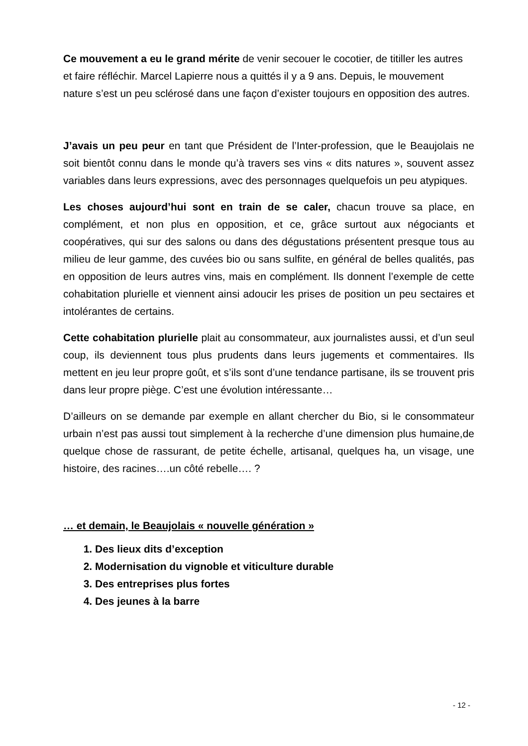Ce mouvement a eu le grand mérite de venir secouer le cocotier, de titiller les autres et faire réfléchir. Marcel Lapierre nous a quittés il y a 9 ans. Depuis, le mouvement nature s’est un peu sclérosé dans une façon d’exister toujours en opposition des autres.
J’avais un peu peur en tant que Président de l’Inter-profession, que le Beaujolais ne soit bientôt connu dans le monde qu’à travers ses vins « dits natures », souvent assez variables dans leurs expressions, avec des personnages quelquefois un peu atypiques.
Les choses aujourd’hui sont en train de se caler, chacun trouve sa place, en complément, et non plus en opposition, et ce, grâce surtout aux négociants et coopératives, qui sur des salons ou dans des dégustations présentent presque tous au milieu de leur gamme, des cuvées bio ou sans sulfite, en général de belles qualités, pas en opposition de leurs autres vins, mais en complément. Ils donnent l’exemple de cette cohabitation plurielle et viennent ainsi adoucir les prises de position un peu sectaires et intolérantes de certains.
Cette cohabitation plurielle plait au consommateur, aux journalistes aussi, et d’un seul coup, ils deviennent tous plus prudents dans leurs jugements et commentaires. Ils mettent en jeu leur propre goût, et s’ils sont d’une tendance partisane, ils se trouvent pris dans leur propre piège. C’est une évolution intéressante…
D’ailleurs on se demande par exemple en allant chercher du Bio, si le consommateur urbain n’est pas aussi tout simplement à la recherche d’une dimension plus humaine,de quelque chose de rassurant, de petite échelle, artisanal, quelques ha, un visage, une histoire, des racines….un côté rebelle…. ?
… et demain, le Beaujolais « nouvelle génération »
1. Des lieux dits d’exception
2. Modernisation du vignoble et viticulture durable
3. Des entreprises plus fortes
4. Des jeunes à la barre
- 12 -